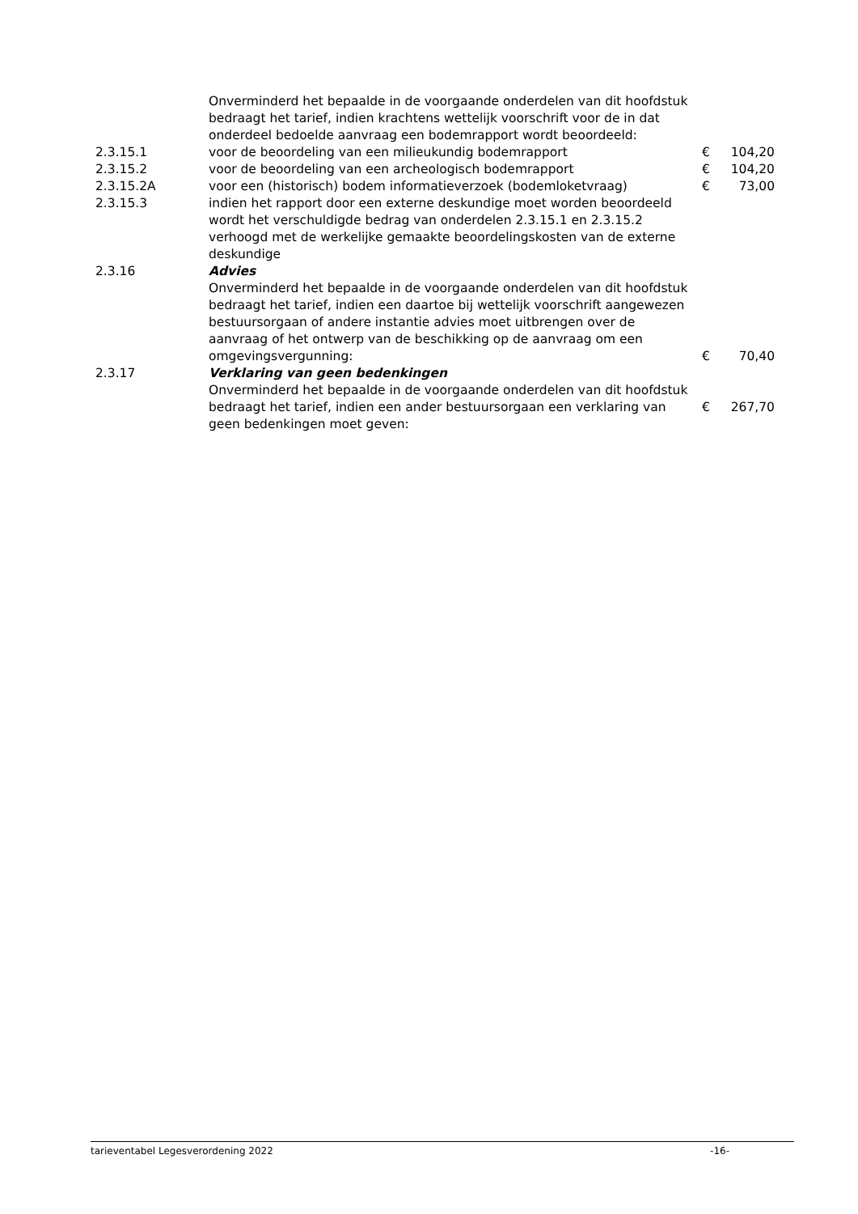| | Onverminderd het bepaalde in de voorgaande onderdelen van dit hoofdstuk bedraagt het tarief, indien krachtens wettelijk voorschrift voor de in dat onderdeel bedoelde aanvraag een bodemrapport wordt beoordeeld: | | |
| 2.3.15.1 | voor de beoordeling van een milieukundig bodemrapport | € | 104,20 |
| 2.3.15.2 | voor de beoordeling van een archeologisch bodemrapport | € | 104,20 |
| 2.3.15.2A | voor een (historisch) bodem informatieverzoek (bodemloketvraag) | € | 73,00 |
| 2.3.15.3 | indien het rapport door een externe deskundige moet worden beoordeeld wordt het verschuldigde bedrag van onderdelen 2.3.15.1 en 2.3.15.2 verhoogd met de werkelijke gemaakte beoordelingskosten van de externe deskundige | | |
| 2.3.16 | Advies | | |
| | Onverminderd het bepaalde in de voorgaande onderdelen van dit hoofdstuk bedraagt het tarief, indien een daartoe bij wettelijk voorschrift aangewezen bestuursorgaan of andere instantie advies moet uitbrengen over de aanvraag of het ontwerp van de beschikking op de aanvraag om een omgevingsvergunning: | € | 70,40 |
| 2.3.17 | Verklaring van geen bedenkingen | | |
| | Onverminderd het bepaalde in de voorgaande onderdelen van dit hoofdstuk bedraagt het tarief, indien een ander bestuursorgaan een verklaring van geen bedenkingen moet geven: | € | 267,70 |
tarieventabel Legesverordening 2022 -16-